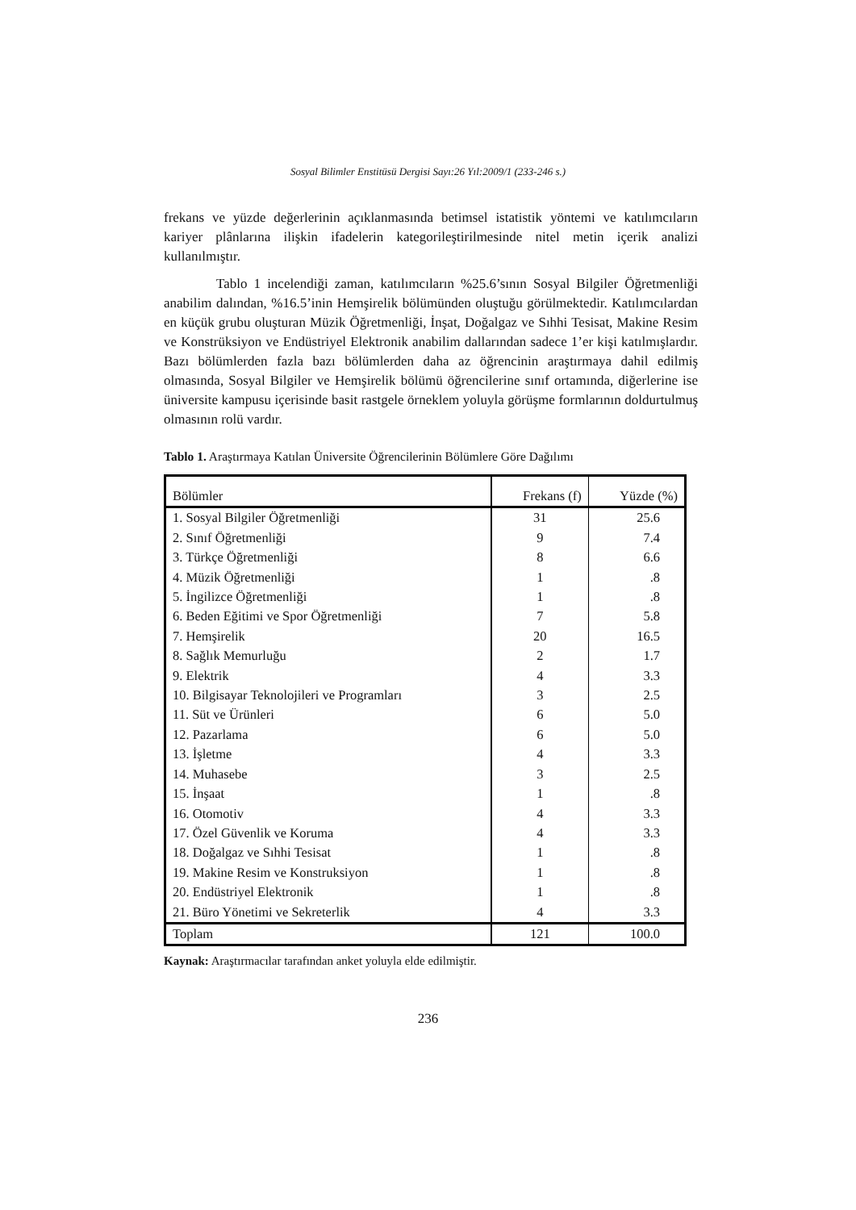Sosyal Bilimler Enstitüsü Dergisi Sayı:26 Yıl:2009/1 (233-246 s.)
frekans ve yüzde değerlerinin açıklanmasında betimsel istatistik yöntemi ve katılımcıların kariyer plânlarına ilişkin ifadelerin kategorileştirilmesinde nitel metin içerik analizi kullanılmıştır.
Tablo 1 incelendiği zaman, katılımcıların %25.6’sının Sosyal Bilgiler Öğretmenliği anabilim dalından, %16.5’inin Hemşirelik bölümünden oluştuğu görülmektedir. Katılımcılardan en küçük grubu oluşturan Müzik Öğretmenliği, İnşat, Doğalgaz ve Sıhhi Tesisat, Makine Resim ve Konstrüksiyon ve Endüstriyel Elektronik anabilim dallarından sadece 1’er kişi katılmışlardır. Bazı bölümlerden fazla bazı bölümlerden daha az öğrencinin araştırmaya dahil edilmiş olmasında, Sosyal Bilgiler ve Hemşirelik bölümü öğrencilerine sınıf ortamında, diğerlerine ise üniversite kampusu içerisinde basit rastgele örneklem yoluyla görüşme formlarının doldurtulmuş olmasının rolü vardır.
Tablo 1. Araştırmaya Katılan Üniversite Öğrencilerinin Bölümlere Göre Dağılımı
| Bölümler | Frekans (f) | Yüzde (%) |
| --- | --- | --- |
| 1. Sosyal Bilgiler Öğretmenliği | 31 | 25.6 |
| 2. Sınıf Öğretmenliği | 9 | 7.4 |
| 3. Türkçe Öğretmenliği | 8 | 6.6 |
| 4. Müzik Öğretmenliği | 1 | .8 |
| 5. İngilizce Öğretmenliği | 1 | .8 |
| 6. Beden Eğitimi ve Spor Öğretmenliği | 7 | 5.8 |
| 7. Hemşirelik | 20 | 16.5 |
| 8. Sağlık Memurluğu | 2 | 1.7 |
| 9. Elektrik | 4 | 3.3 |
| 10. Bilgisayar Teknolojileri ve Programları | 3 | 2.5 |
| 11. Süt ve Ürünleri | 6 | 5.0 |
| 12. Pazarlama | 6 | 5.0 |
| 13. İşletme | 4 | 3.3 |
| 14. Muhasebe | 3 | 2.5 |
| 15. İnşaat | 1 | .8 |
| 16. Otomotiv | 4 | 3.3 |
| 17. Özel Güvenlik ve Koruma | 4 | 3.3 |
| 18. Doğalgaz ve Sıhhi Tesisat | 1 | .8 |
| 19. Makine Resim ve Konstruksiyon | 1 | .8 |
| 20. Endüstriyel Elektronik | 1 | .8 |
| 21. Büro Yönetimi ve Sekreterlik | 4 | 3.3 |
| Toplam | 121 | 100.0 |
Kaynak: Araştırmacılar tarafından anket yoluyla elde edilmiştir.
236